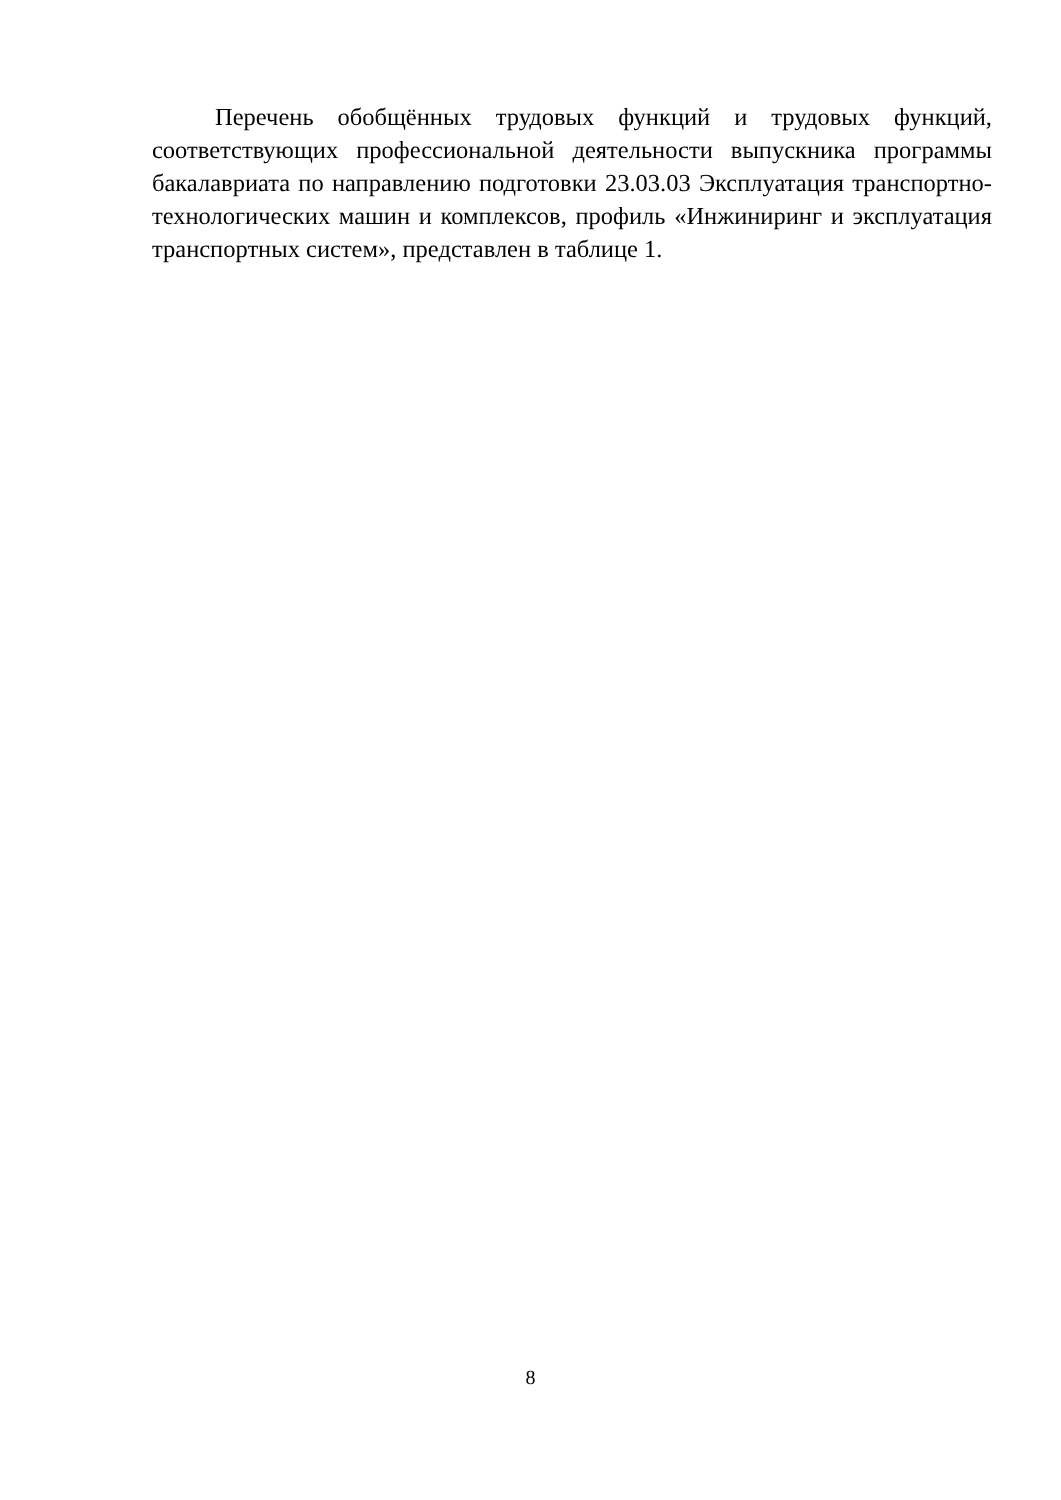Перечень обобщённых трудовых функций и трудовых функций, соответствующих профессиональной деятельности выпускника программы бакалавриата по направлению подготовки 23.03.03 Эксплуатация транспортно-технологических машин и комплексов, профиль «Инжиниринг и эксплуатация транспортных систем», представлен в таблице 1.
8